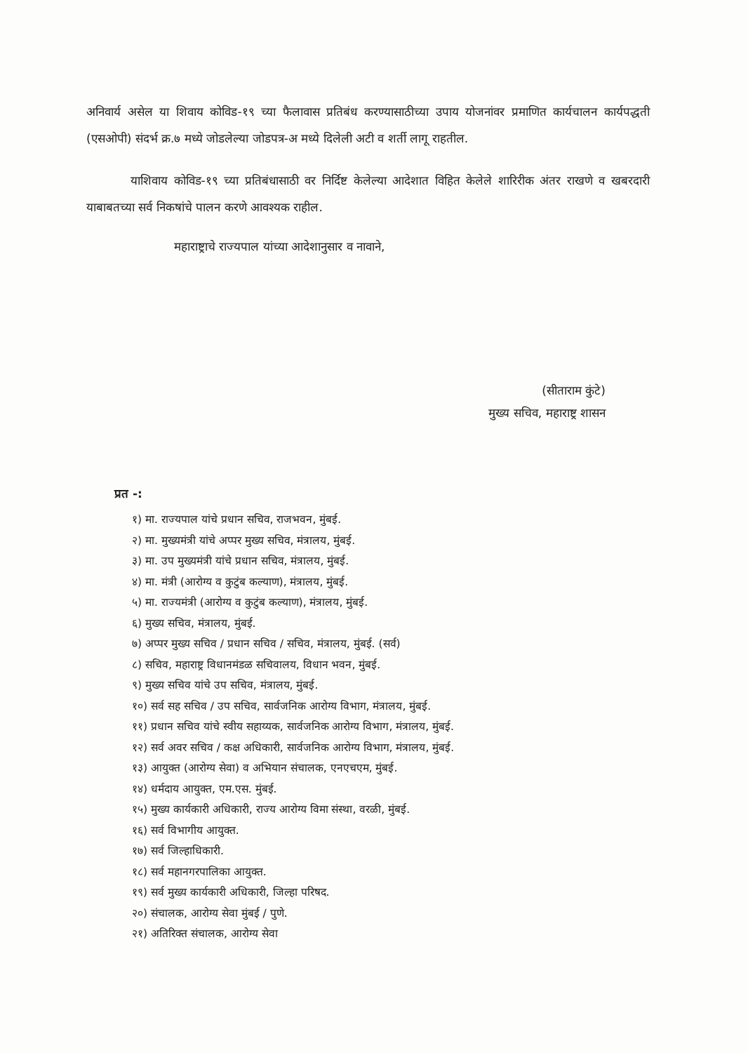अनिवार्य असेल या शिवाय कोविड-१९ च्या फैलावास प्रतिबंध करण्यासाठीच्या उपाय योजनांवर प्रमाणित कार्यचालन कार्यपद्धती (एसओपी) संदर्भ क्र.७ मध्ये जोडलेल्या जोडपत्र-अ मध्ये दिलेली अटी व शर्ती लागू राहतील.
याशिवाय कोविड-१९ च्या प्रतिबंधासाठी वर निर्दिष्ट केलेल्या आदेशात विहित केलेले शारिरीक अंतर राखणे व खबरदारी याबाबतच्या सर्व निकषांचे पालन करणे आवश्यक राहील.
महाराष्ट्राचे राज्यपाल यांच्या आदेशानुसार व नावाने,
(सीताराम कुंटे)
मुख्य सचिव, महाराष्ट्र शासन
प्रत -:
१) मा. राज्यपाल यांचे प्रधान सचिव, राजभवन, मुंबई.
२) मा. मुख्यमंत्री यांचे अप्पर मुख्य सचिव, मंत्रालय, मुंबई.
३) मा. उप मुख्यमंत्री यांचे प्रधान सचिव, मंत्रालय, मुंबई.
४) मा. मंत्री (आरोग्य व कुटुंब कल्याण), मंत्रालय, मुंबई.
५) मा. राज्यमंत्री (आरोग्य व कुटुंब कल्याण), मंत्रालय, मुंबई.
६) मुख्य सचिव, मंत्रालय, मुंबई.
७) अप्पर मुख्य सचिव / प्रधान सचिव / सचिव, मंत्रालय, मुंबई. (सर्व)
८) सचिव, महाराष्ट्र विधानमंडळ सचिवालय, विधान भवन, मुंबई.
९) मुख्य सचिव यांचे उप सचिव, मंत्रालय, मुंबई.
१०) सर्व सह सचिव / उप सचिव, सार्वजनिक आरोग्य विभाग, मंत्रालय, मुंबई.
११) प्रधान सचिव यांचे स्वीय सहाय्यक, सार्वजनिक आरोग्य विभाग, मंत्रालय, मुंबई.
१२) सर्व अवर सचिव / कक्ष अधिकारी, सार्वजनिक आरोग्य विभाग, मंत्रालय, मुंबई.
१३) आयुक्त (आरोग्य सेवा) व अभियान संचालक, एनएचएम, मुंबई.
१४) धर्मदाय आयुक्त, एम.एस. मुंबई.
१५) मुख्य कार्यकारी अधिकारी, राज्य आरोग्य विमा संस्था, वरळी, मुंबई.
१६) सर्व विभागीय आयुक्त.
१७) सर्व जिल्हाधिकारी.
१८) सर्व महानगरपालिका आयुक्त.
१९) सर्व मुख्य कार्यकारी अधिकारी, जिल्हा परिषद.
२०) संचालक, आरोग्य सेवा मुंबई / पुणे.
२१) अतिरिक्त संचालक, आरोग्य सेवा